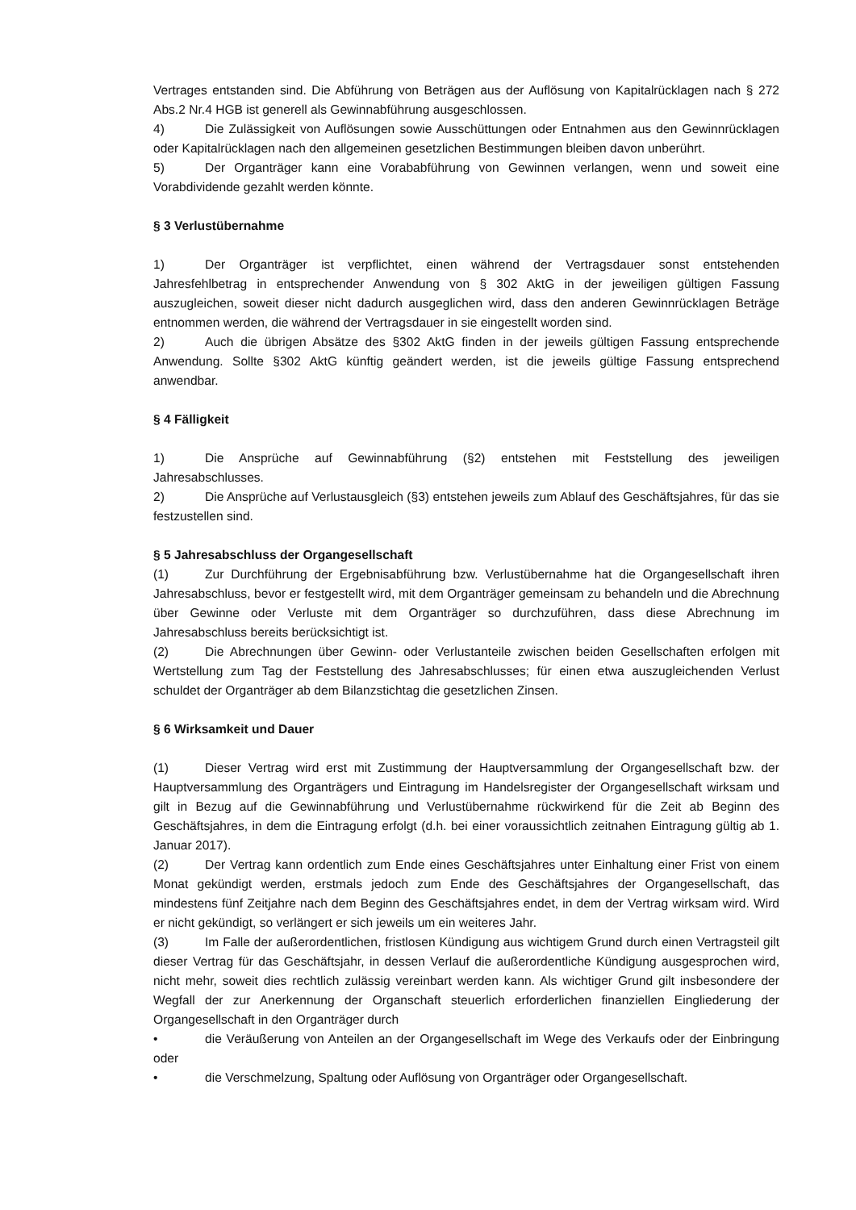Vertrages entstanden sind. Die Abführung von Beträgen aus der Auflösung von Kapitalrücklagen nach § 272 Abs.2 Nr.4 HGB ist generell als Gewinnabführung ausgeschlossen.
4) Die Zulässigkeit von Auflösungen sowie Ausschüttungen oder Entnahmen aus den Gewinnrücklagen oder Kapitalrücklagen nach den allgemeinen gesetzlichen Bestimmungen bleiben davon unberührt.
5) Der Organträger kann eine Vorababführung von Gewinnen verlangen, wenn und soweit eine Vorabdividende gezahlt werden könnte.
§ 3 Verlustübernahme
1) Der Organträger ist verpflichtet, einen während der Vertragsdauer sonst entstehenden Jahresfehlbetrag in entsprechender Anwendung von § 302 AktG in der jeweiligen gültigen Fassung auszugleichen, soweit dieser nicht dadurch ausgeglichen wird, dass den anderen Gewinnrücklagen Beträge entnommen werden, die während der Vertragsdauer in sie eingestellt worden sind.
2) Auch die übrigen Absätze des §302 AktG finden in der jeweils gültigen Fassung entsprechende Anwendung. Sollte §302 AktG künftig geändert werden, ist die jeweils gültige Fassung entsprechend anwendbar.
§ 4 Fälligkeit
1) Die Ansprüche auf Gewinnabführung (§2) entstehen mit Feststellung des jeweiligen Jahresabschlusses.
2) Die Ansprüche auf Verlustausgleich (§3) entstehen jeweils zum Ablauf des Geschäftsjahres, für das sie festzustellen sind.
§ 5 Jahresabschluss der Organgesellschaft
(1) Zur Durchführung der Ergebnisabführung bzw. Verlustübernahme hat die Organgesellschaft ihren Jahresabschluss, bevor er festgestellt wird, mit dem Organträger gemeinsam zu behandeln und die Abrechnung über Gewinne oder Verluste mit dem Organträger so durchzuführen, dass diese Abrechnung im Jahresabschluss bereits berücksichtigt ist.
(2) Die Abrechnungen über Gewinn- oder Verlustanteile zwischen beiden Gesellschaften erfolgen mit Wertstellung zum Tag der Feststellung des Jahresabschlusses; für einen etwa auszugleichenden Verlust schuldet der Organträger ab dem Bilanzstichtag die gesetzlichen Zinsen.
§ 6 Wirksamkeit und Dauer
(1) Dieser Vertrag wird erst mit Zustimmung der Hauptversammlung der Organgesellschaft bzw. der Hauptversammlung des Organträgers und Eintragung im Handelsregister der Organgesellschaft wirksam und gilt in Bezug auf die Gewinnabführung und Verlustübernahme rückwirkend für die Zeit ab Beginn des Geschäftsjahres, in dem die Eintragung erfolgt (d.h. bei einer voraussichtlich zeitnahen Eintragung gültig ab 1. Januar 2017).
(2) Der Vertrag kann ordentlich zum Ende eines Geschäftsjahres unter Einhaltung einer Frist von einem Monat gekündigt werden, erstmals jedoch zum Ende des Geschäftsjahres der Organgesellschaft, das mindestens fünf Zeitjahre nach dem Beginn des Geschäftsjahres endet, in dem der Vertrag wirksam wird. Wird er nicht gekündigt, so verlängert er sich jeweils um ein weiteres Jahr.
(3) Im Falle der außerordentlichen, fristlosen Kündigung aus wichtigem Grund durch einen Vertragsteil gilt dieser Vertrag für das Geschäftsjahr, in dessen Verlauf die außerordentliche Kündigung ausgesprochen wird, nicht mehr, soweit dies rechtlich zulässig vereinbart werden kann. Als wichtiger Grund gilt insbesondere der Wegfall der zur Anerkennung der Organschaft steuerlich erforderlichen finanziellen Eingliederung der Organgesellschaft in den Organträger durch
• die Veräußerung von Anteilen an der Organgesellschaft im Wege des Verkaufs oder der Einbringung oder
• die Verschmelzung, Spaltung oder Auflösung von Organträger oder Organgesellschaft.